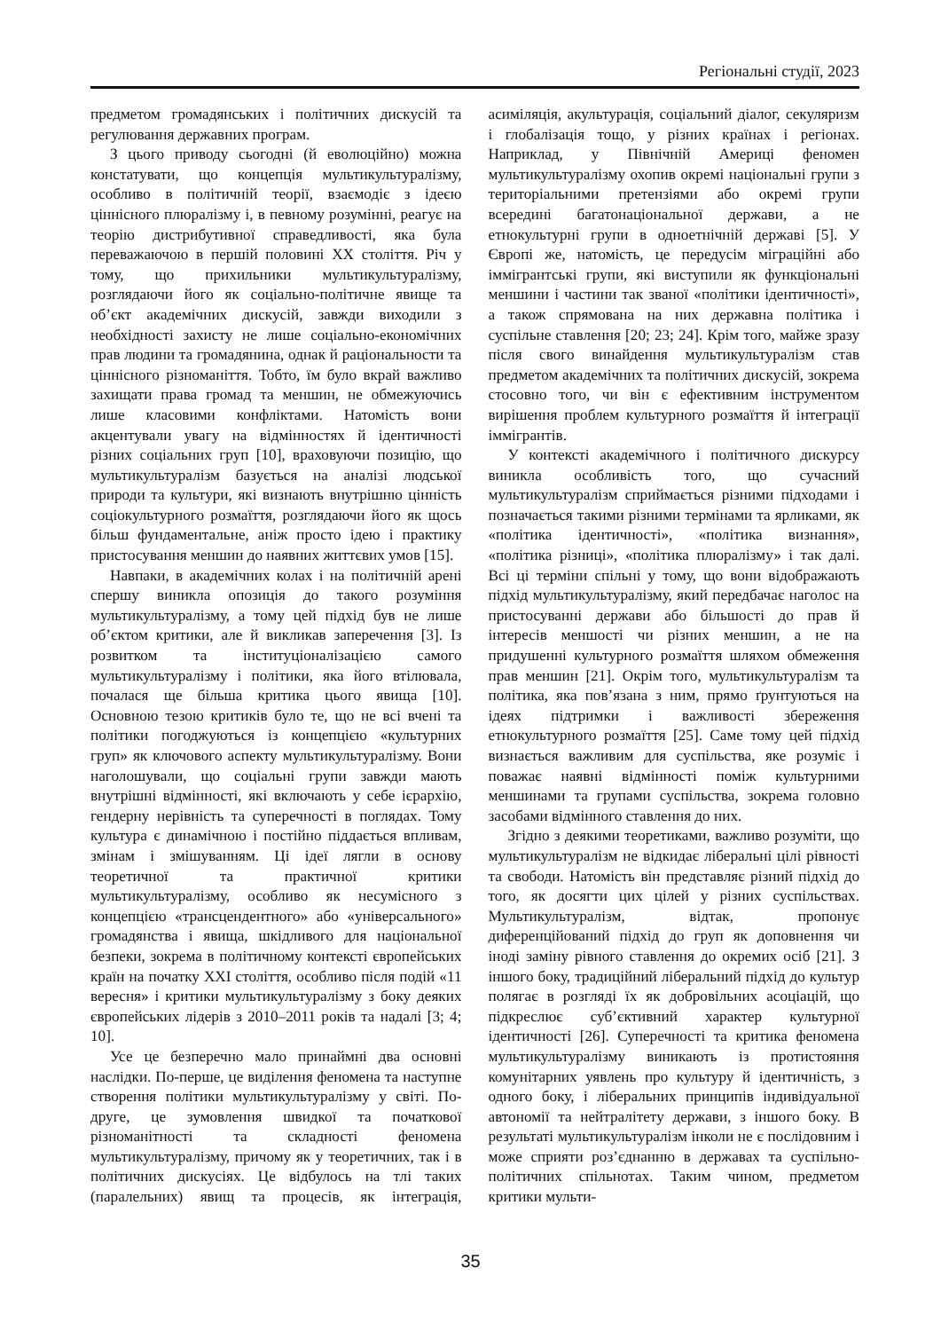Регіональні студії, 2023
предметом громадянських і політичних дискусій та регулювання державних програм.
З цього приводу сьогодні (й еволюційно) можна констатувати, що концепція мультикультуралізму, особливо в політичній теорії, взаємодіє з ідеєю ціннісного плюралізму і, в певному розумінні, реагує на теорію дистрибутивної справедливості, яка була переважаючою в першій половині XX століття. Річ у тому, що прихильники мультикультуралізму, розглядаючи його як соціально-політичне явище та об’єкт академічних дискусій, завжди виходили з необхідності захисту не лише соціально-економічних прав людини та громадянина, однак й раціональности та ціннісного різноманіття. Тобто, їм було вкрай важливо захищати права громад та меншин, не обмежуючись лише класовими конфліктами. Натомість вони акцентували увагу на відмінностях й ідентичності різних соціальних груп [10], враховуючи позицію, що мультикультуралізм базується на аналізі людської природи та культури, які визнають внутрішню цінність соціокультурного розмаїття, розглядаючи його як щось більш фундаментальне, аніж просто ідею і практику пристосування меншин до наявних життєвих умов [15].
Навпаки, в академічних колах і на політичній арені спершу виникла опозиція до такого розуміння мультикультуралізму, а тому цей підхід був не лише об’єктом критики, але й викликав заперечення [3]. Із розвитком та інституціоналізацією самого мультикультуралізму і політики, яка його втілювала, почалася ще більша критика цього явища [10]. Основною тезою критиків було те, що не всі вчені та політики погоджуються із концепцією «культурних груп» як ключового аспекту мультикультуралізму. Вони наголошували, що соціальні групи завжди мають внутрішні відмінності, які включають у себе ієрархію, гендерну нерівність та суперечності в поглядах. Тому культура є динамічною і постійно піддається впливам, змінам і змішуванням. Ці ідеї лягли в основу теоретичної та практичної критики мультикультуралізму, особливо як несумісного з концепцією «трансцендентного» або «універсального» громадянства і явища, шкідливого для національної безпеки, зокрема в політичному контексті європейських країн на початку XXI століття, особливо після подій «11 вересня» і критики мультикультуралізму з боку деяких європейських лідерів з 2010–2011 років та надалі [3; 4; 10].
Усе це безперечно мало принаймні два основні наслідки. По-перше, це виділення феномена та наступне створення політики мультикультуралізму у світі. По-друге, це зумовлення швидкої та початкової різноманітності та складності феномена мультикультуралізму, причому як у теоретичних, так і в політичних дискусіях. Це відбулось на тлі таких (паралельних) явищ та процесів, як інтеграція, асиміляція, акультурація, соціальний діалог, секуляризм і глобалізація тощо, у різних країнах і регіонах. Наприклад, у Північній Америці феномен мультикультуралізму охопив окремі національні групи з територіальними претензіями або окремі групи всередині багатонаціональної держави, а не етнокультурні групи в одноетнічній державі [5]. У Європі же, натомість, це передусім міграційні або іммігрантські групи, які виступили як функціональні меншини і частини так званої «політики ідентичності», а також спрямована на них державна політика і суспільне ставлення [20; 23; 24]. Крім того, майже зразу після свого винайдення мультикультуралізм став предметом академічних та політичних дискусій, зокрема стосовно того, чи він є ефективним інструментом вирішення проблем культурного розмаїття й інтеграції іммігрантів.
У контексті академічного і політичного дискурсу виникла особливість того, що сучасний мультикультуралізм сприймається різними підходами і позначається такими різними термінами та ярликами, як «політика ідентичності», «політика визнання», «політика різниці», «політика плюралізму» і так далі. Всі ці терміни спільні у тому, що вони відображають підхід мультикультуралізму, який передбачає наголос на пристосуванні держави або більшості до прав й інтересів меншості чи різних меншин, а не на придушенні культурного розмаїття шляхом обмеження прав меншин [21]. Окрім того, мультикультуралізм та політика, яка пов’язана з ним, прямо ґрунтуються на ідеях підтримки і важливості збереження етнокультурного розмаїття [25]. Саме тому цей підхід визнається важливим для суспільства, яке розуміє і поважає наявні відмінності поміж культурними меншинами та групами суспільства, зокрема головно засобами відмінного ставлення до них.
Згідно з деякими теоретиками, важливо розуміти, що мультикультуралізм не відкидає ліберальні цілі рівності та свободи. Натомість він представляє різний підхід до того, як досягти цих цілей у різних суспільствах. Мультикультуралізм, відтак, пропонує диференційований підхід до груп як доповнення чи іноді заміну рівного ставлення до окремих осіб [21]. З іншого боку, традиційний ліберальний підхід до культур полягає в розгляді їх як добровільних асоціацій, що підкреслює суб’єктивний характер культурної ідентичності [26]. Суперечності та критика феномена мультикультуралізму виникають із протистояння комунітарних уявлень про культуру й ідентичність, з одного боку, і ліберальних принципів індивідуальної автономії та нейтралітету держави, з іншого боку. В результаті мультикультуралізм інколи не є послідовним і може сприяти роз’єднанню в державах та суспільно-політичних спільнотах. Таким чином, предметом критики мульти-
35